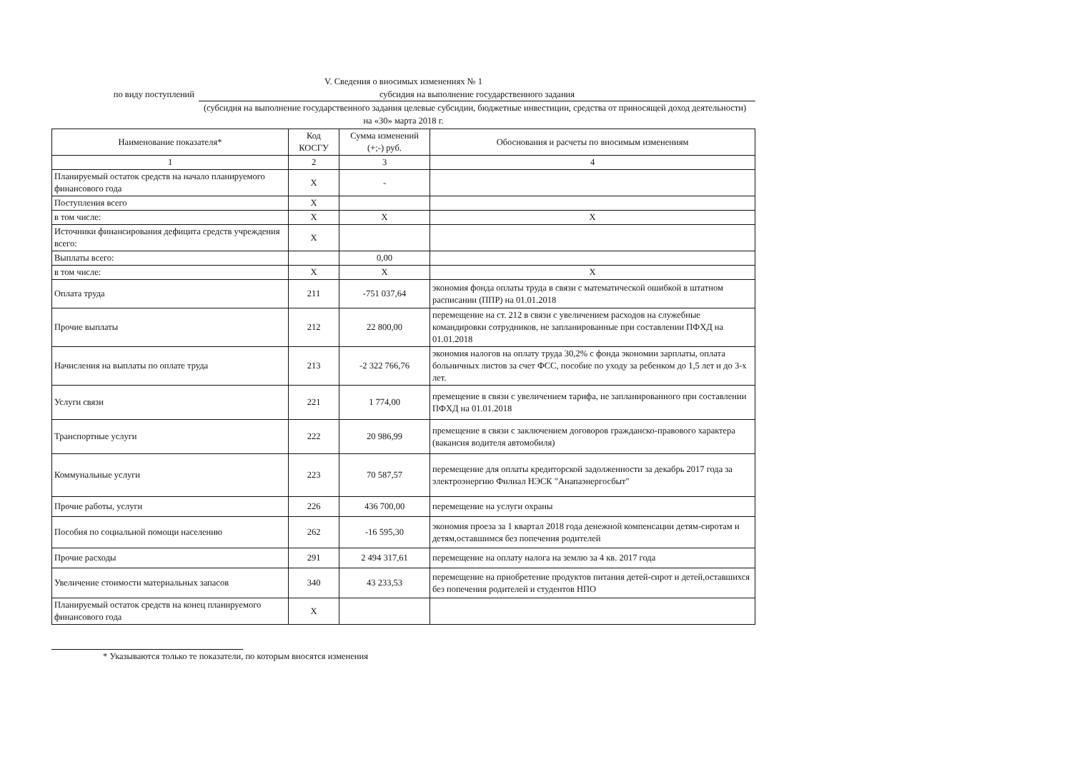V. Сведения о вносимых изменениях № 1
по виду поступлений субсидия на выполнение государственного задания
(субсидия на выполнение государственного задания целевые субсидии, бюджетные инвестиции, средства от приносящей доход деятельности)
на «30» марта 2018 г.
| Наименование показателя* | Код КОСГУ | Сумма изменений (+;-) руб. | Обоснования и расчеты по вносимым изменениям |
| --- | --- | --- | --- |
| 1 | 2 | 3 | 4 |
| Планируемый остаток средств на начало планируемого финансового года | X | - | |
| Поступления всего | X | | |
| в том числе: | X | X | X |
| Источники финансирования дефицита средств учреждения всего: | X | | |
| Выплаты всего: | | 0,00 | |
| в том числе: | X | X | X |
| Оплата труда | 211 | -751 037,64 | экономия фонда оплаты труда в связи с математической ошибкой в штатном расписании (ППР) на 01.01.2018 |
| Прочие выплаты | 212 | 22 800,00 | перемещение на ст. 212 в связи с увеличением расходов на служебные командировки сотрудников, не запланированные при составлении ПФХД на 01.01.2018 |
| Начисления на выплаты по оплате труда | 213 | -2 322 766,76 | экономия налогов на оплату труда 30,2% с фонда экономии зарплаты, оплата больничных листов за счет ФСС, пособие по уходу за ребенком до 1,5 лет и до 3-х лет. |
| Услуги связи | 221 | 1 774,00 | премещение в связи с увеличением тарифа, не запланированного при составлении ПФХД на 01.01.2018 |
| Транспортные услуги | 222 | 20 986,99 | премещение в связи с заключением договоров гражданско-правового характера (вакансия водителя автомобиля) |
| Коммунальные услуги | 223 | 70 587,57 | перемещение для оплаты кредиторской задолженности за декабрь 2017 года за электроэнергию Филиал НЭСК "Анапаэнергосбыт" |
| Прочие работы, услуги | 226 | 436 700,00 | перемещение на услуги охраны |
| Пособия по социальной помощи населению | 262 | -16 595,30 | экономия проеза за 1 квартал 2018 года денежной компенсации детям-сиротам и детям,оставшимся без попечения родителей |
| Прочие расходы | 291 | 2 494 317,61 | перемещение на оплату налога на землю за 4 кв. 2017 года |
| Увеличение стоимости материальных запасов | 340 | 43 233,53 | перемещение на приобретение продуктов питания детей-сирот и детей,оставшихся без попечения родителей и студентов НПО |
| Планируемый остаток средств на конец планируемого финансового года | X | | |
* Указываются только те показатели, по которым вносятся изменения